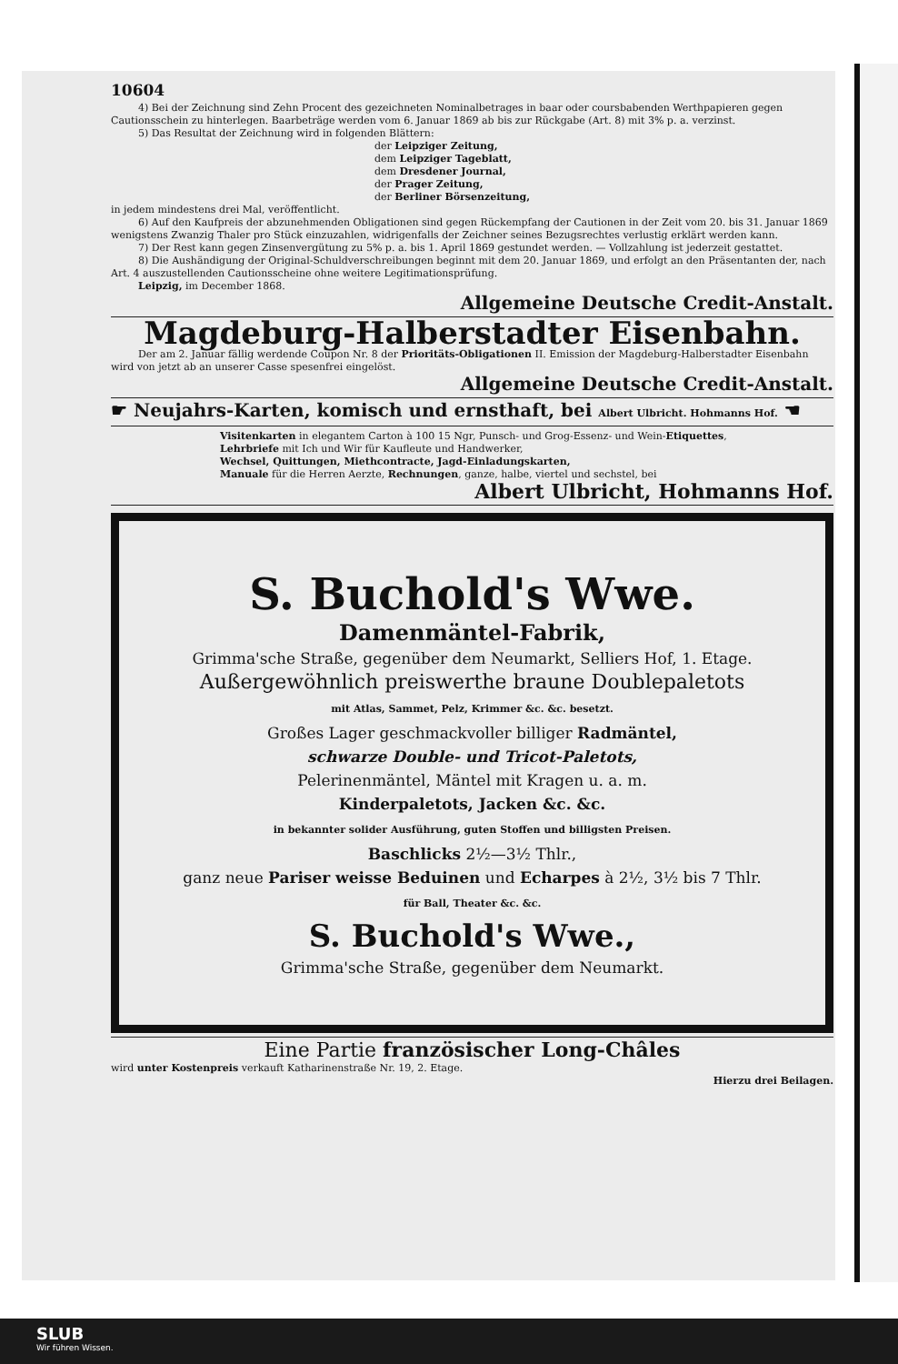10604
4) Bei der Zeichnung sind Zehn Procent des gezeichneten Nominalbetrages in baar oder coursbabenden Werthpapieren gegen Cautionsschein zu hinterlegen. Baarbeträge werden vom 6. Januar 1869 ab bis zur Rückgabe (Art. 8) mit 3% p. a. verzinst.
5) Das Resultat der Zeichnung wird in folgenden Blättern:
der Leipziger Zeitung,
dem Leipziger Tageblatt,
dem Dresdener Journal,
der Prager Zeitung,
der Berliner Börsenzeitung,
in jedem mindestens drei Mal, veröffentlicht.
6) Auf den Kaufpreis der abzunehmenden Obligationen sind gegen Rückempfang der Cautionen in der Zeit vom 20. bis 31. Januar 1869 wenigstens Zwanzig Thaler pro Stück einzuzahlen, widrigenfalls der Zeichner seines Bezugsrechtes verlustig erklärt werden kann.
7) Der Rest kann gegen Zinsenvergütung zu 5% p. a. bis 1. April 1869 gestundet werden. — Vollzahlung ist jederzeit gestattet.
8) Die Aushändigung der Original-Schuldverschreibungen beginnt mit dem 20. Januar 1869, und erfolgt an den Präsentanten der, nach Art. 4 auszustellenden Cautionsscheine ohne weitere Legitimationsprüfung.
Leipzig, im December 1868.
Allgemeine Deutsche Credit-Anstalt.
Magdeburg-Halberstadter Eisenbahn.
Der am 2. Januar fällig werdende Coupon Nr. 8 der Prioritäts-Obligationen II. Emission der Magdeburg-Halberstadter Eisenbahn wird von jetzt ab an unserer Casse spesenfrei eingelöst.
Allgemeine Deutsche Credit-Anstalt.
☛ Neujahrs-Karten, komisch und ernsthaft, bei Albert Ulbricht. Hohmanns Hof. ☚
Visitenkarten in elegantem Carton à 100 15 Ngr, Punsch- und Grog-Essenz- und Wein-Etiquettes,
Lehrbriefe mit Ich und Wir für Kaufleute und Handwerker,
Wechsel, Quittungen, Miethcontracte, Jagd-Einladungskarten,
Manuale für die Herren Aerzte, Rechnungen, ganze, halbe, viertel und sechstel, bei
Albert Ulbricht, Hohmanns Hof.
S. Buchold's Wwe.
Damenmäntel-Fabrik,
Grimma'sche Straße, gegenüber dem Neumarkt, Selliers Hof, 1. Etage.
Außergewöhnlich preiswerthe braune Doublepaletots
mit Atlas, Sammet, Pelz, Krimmer &c. &c. besetzt.
Großes Lager geschmackvoller billiger Radmäntel,
schwarze Double- und Tricot-Paletots,
Pelerinenmäntel, Mäntel mit Kragen u. a. m.
Kinderpaletots, Jacken &c. &c.
in bekannter solider Ausführung, guten Stoffen und billigsten Preisen.
Baschlicks 2½—3½ Thlr.,
ganz neue Pariser weisse Beduinen und Echarpes à 2½, 3½ bis 7 Thlr.
für Ball, Theater &c. &c.
S. Buchold's Wwe.,
Grimma'sche Straße, gegenüber dem Neumarkt.
Eine Partie französischer Long-Châles
wird unter Kostenpreis verkauft Katharinenstraße Nr. 19, 2. Etage.
Hierzu drei Beilagen.
SLUB
Wir führen Wissen.